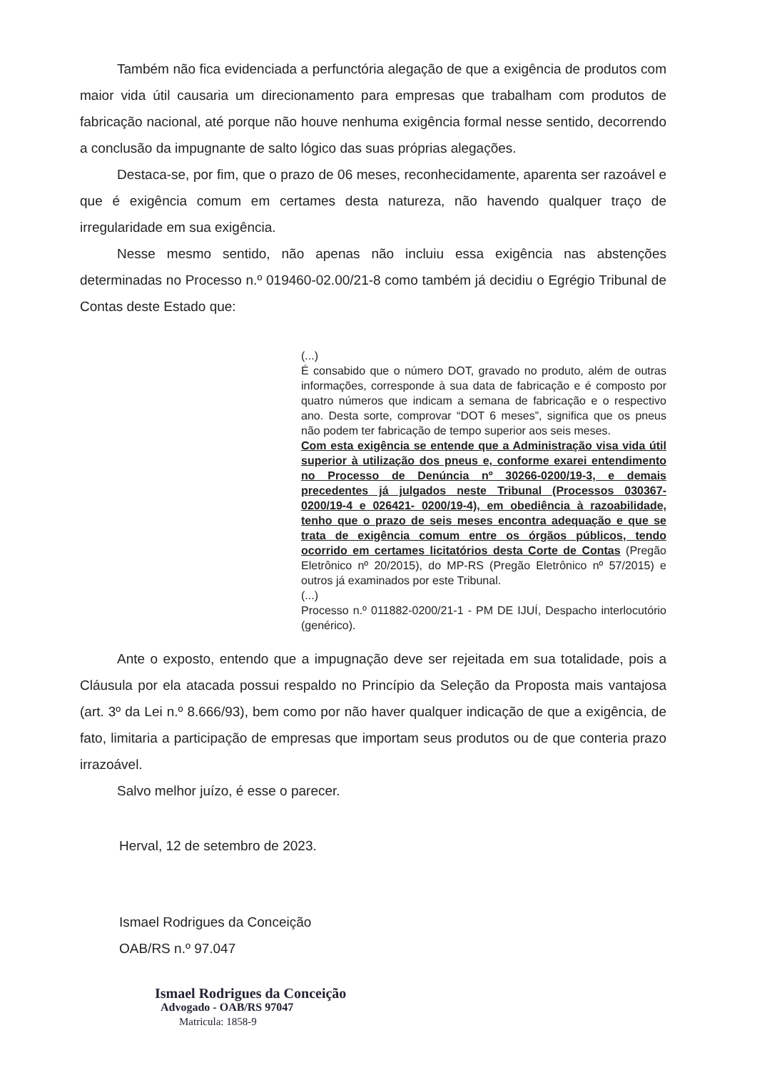Também não fica evidenciada a perfunctória alegação de que a exigência de produtos com maior vida útil causaria um direcionamento para empresas que trabalham com produtos de fabricação nacional, até porque não houve nenhuma exigência formal nesse sentido, decorrendo a conclusão da impugnante de salto lógico das suas próprias alegações.
Destaca-se, por fim, que o prazo de 06 meses, reconhecidamente, aparenta ser razoável e que é exigência comum em certames desta natureza, não havendo qualquer traço de irregularidade em sua exigência.
Nesse mesmo sentido, não apenas não incluiu essa exigência nas abstenções determinadas no Processo n.º 019460-02.00/21-8 como também já decidiu o Egrégio Tribunal de Contas deste Estado que:
(...)
É consabido que o número DOT, gravado no produto, além de outras informações, corresponde à sua data de fabricação e é composto por quatro números que indicam a semana de fabricação e o respectivo ano. Desta sorte, comprovar “DOT 6 meses”, significa que os pneus não podem ter fabricação de tempo superior aos seis meses.
Com esta exigência se entende que a Administração visa vida útil superior à utilização dos pneus e, conforme exarei entendimento no Processo de Denúncia nº 30266-0200/19-3, e demais precedentes já julgados neste Tribunal (Processos 030367-0200/19-4 e 026421- 0200/19-4), em obediência à razoabilidade, tenho que o prazo de seis meses encontra adequação e que se trata de exigência comum entre os órgãos públicos, tendo ocorrido em certames licitatórios desta Corte de Contas (Pregão Eletrônico nº 20/2015), do MP-RS (Pregão Eletrônico nº 57/2015) e outros já examinados por este Tribunal.
(...)
Processo n.º 011882-0200/21-1 - PM DE IJUÍ, Despacho interlocutório (genérico).
Ante o exposto, entendo que a impugnação deve ser rejeitada em sua totalidade, pois a Cláusula por ela atacada possui respaldo no Princípio da Seleção da Proposta mais vantajosa (art. 3º da Lei n.º 8.666/93), bem como por não haver qualquer indicação de que a exigência, de fato, limitaria a participação de empresas que importam seus produtos ou de que conteria prazo irrazoável.
Salvo melhor juízo, é esse o parecer.
Herval, 12 de setembro de 2023.
Ismael Rodrigues da Conceição
OAB/RS n.º 97.047
Ismael Rodrigues da Conceição
Advogado - OAB/RS 97047
Matricula: 1858-9